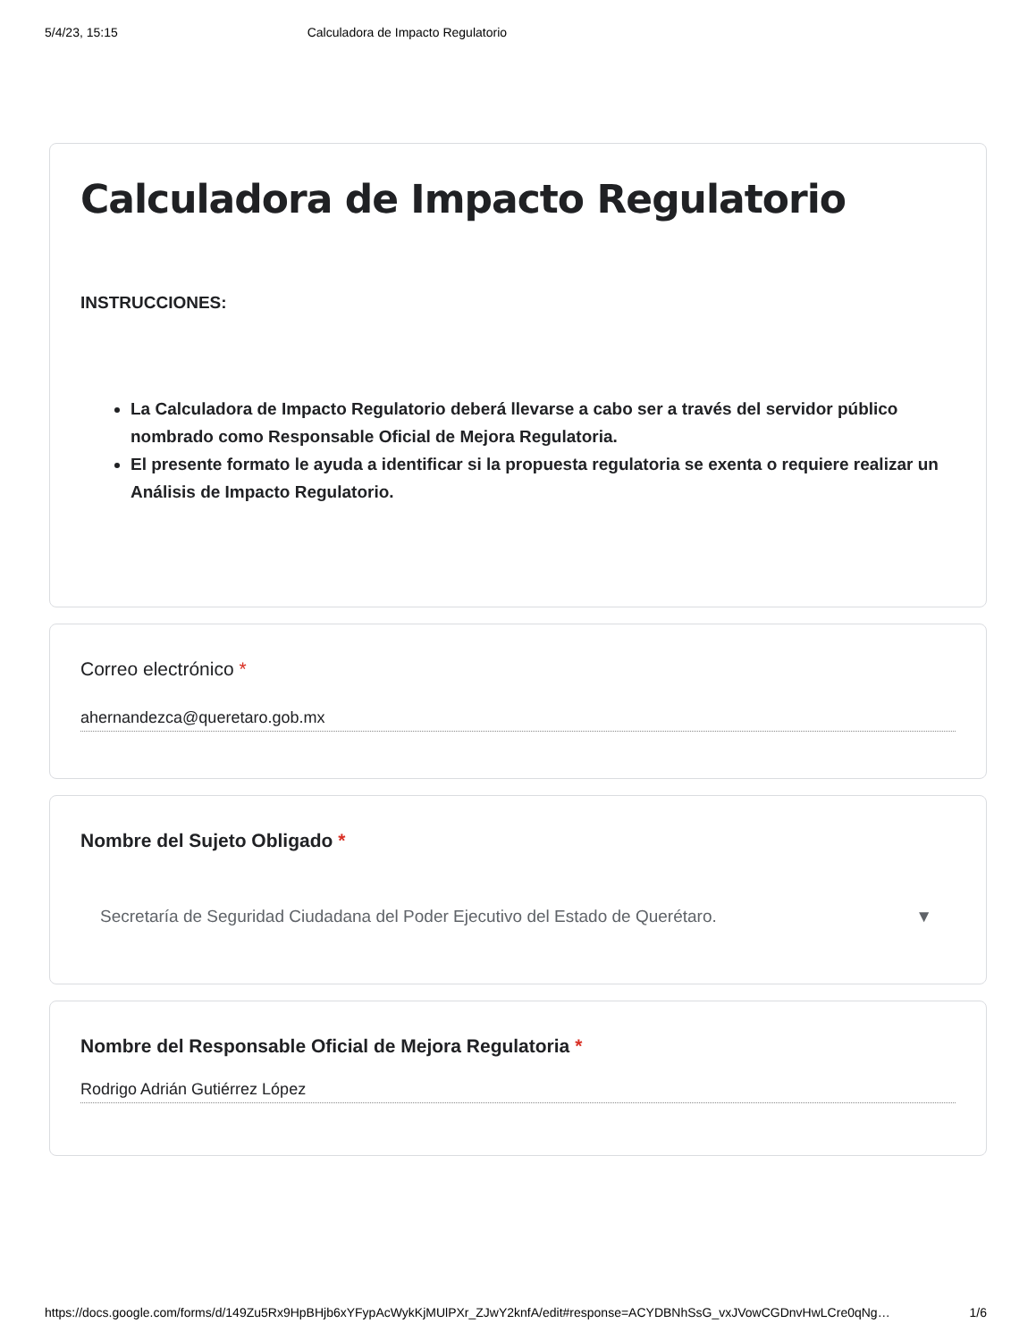5/4/23, 15:15 Calculadora de Impacto Regulatorio
Calculadora de Impacto Regulatorio
INSTRUCCIONES:
La Calculadora de Impacto Regulatorio deberá llevarse a cabo ser a través del servidor público nombrado como Responsable Oficial de Mejora Regulatoria.
El presente formato le ayuda a identificar si la propuesta regulatoria se exenta o requiere realizar un Análisis de Impacto Regulatorio.
Correo electrónico *
ahernandezca@queretaro.gob.mx
Nombre del Sujeto Obligado *
Secretaría de Seguridad Ciudadana del Poder Ejecutivo del Estado de Querétaro. ▼
Nombre del Responsable Oficial de Mejora Regulatoria *
Rodrigo Adrián Gutiérrez López
https://docs.google.com/forms/d/149Zu5Rx9HpBHjb6xYFypAcWykKjMUlPXr_ZJwY2knfA/edit#response=ACYDBNhSsG_vxJVowCGDnvHwLCre0qNg… 1/6